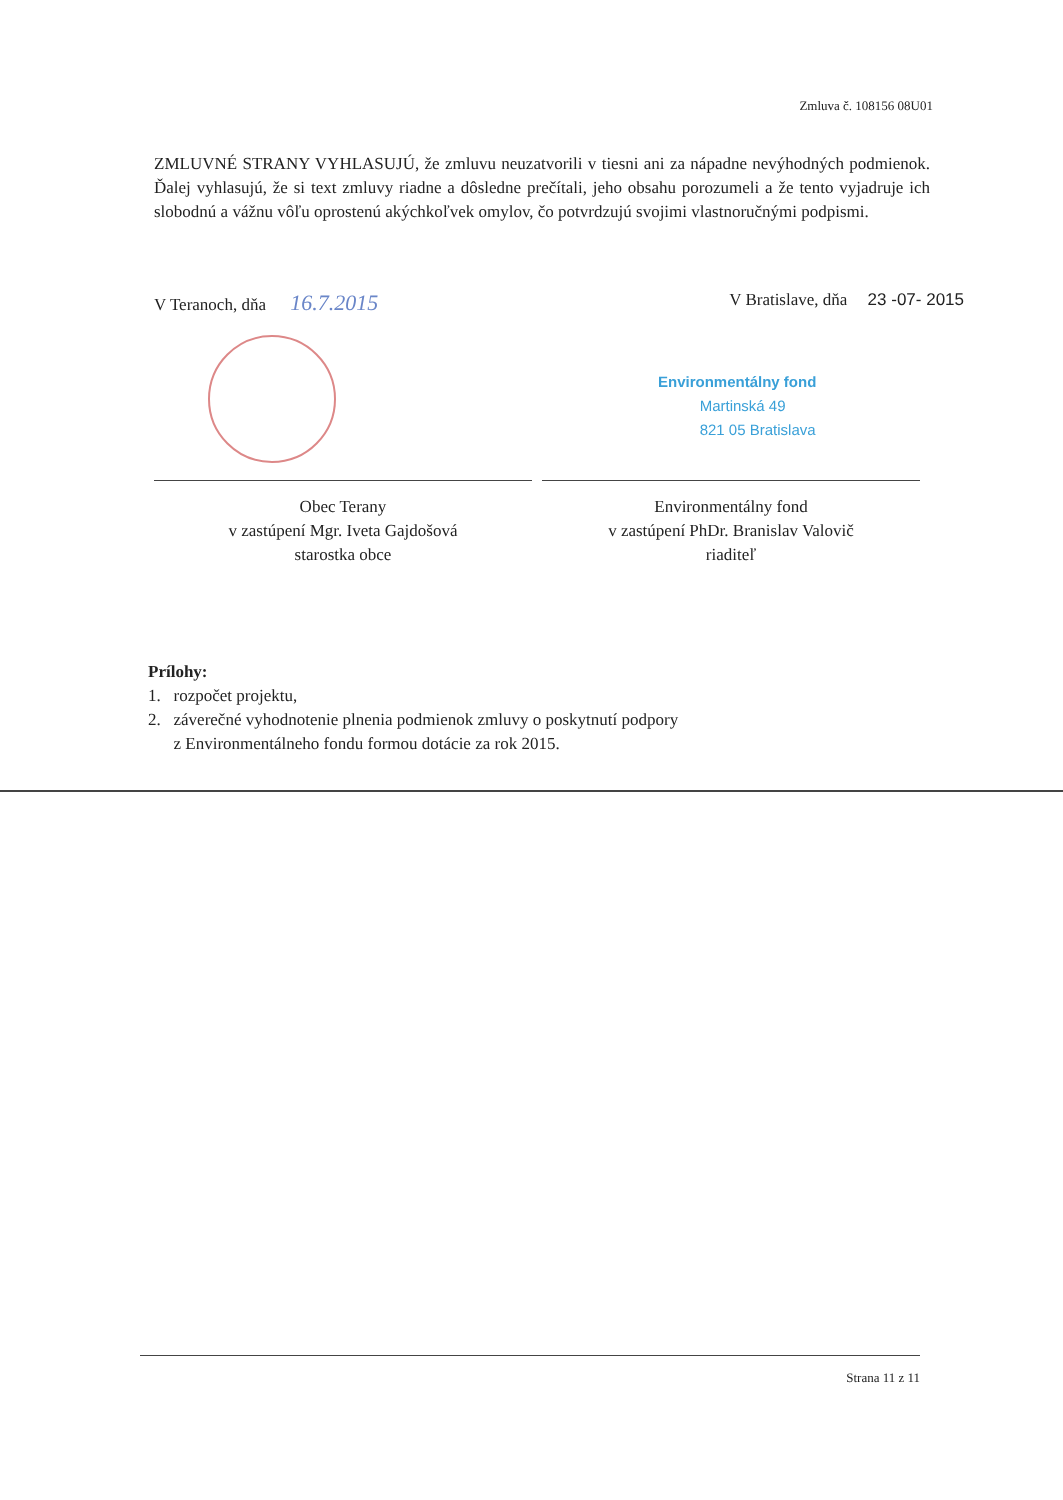Zmluva č. 108156 08U01
ZMLUVNÉ STRANY VYHLASUJÚ, že zmluvu neuzatvorili v tiesni ani za nápadne nevýhodných podmienok. Ďalej vyhlasujú, že si text zmluvy riadne a dôsledne prečítali, jeho obsahu porozumeli a že tento vyjadruje ich slobodnú a vážnu vôľu oprostenú akýchkoľvek omylov, čo potvrdzujú svojimi vlastnoručnými podpismi.
V Teranoch, dňa 16.7.2015
V Bratislave, dňa 23 -07- 2015
Environmentálny fond
Martinská 49
821 05 Bratislava
Obec Terany
v zastúpení Mgr. Iveta Gajdošová
starostka obce
Environmentálny fond
v zastúpení PhDr. Branislav Valovič
riaditeľ
Prílohy:
1. rozpočet projektu,
2. záverečné vyhodnotenie plnenia podmienok zmluvy o poskytnutí podpory
z Environmentálneho fondu formou dotácie za rok 2015.
Strana 11 z 11